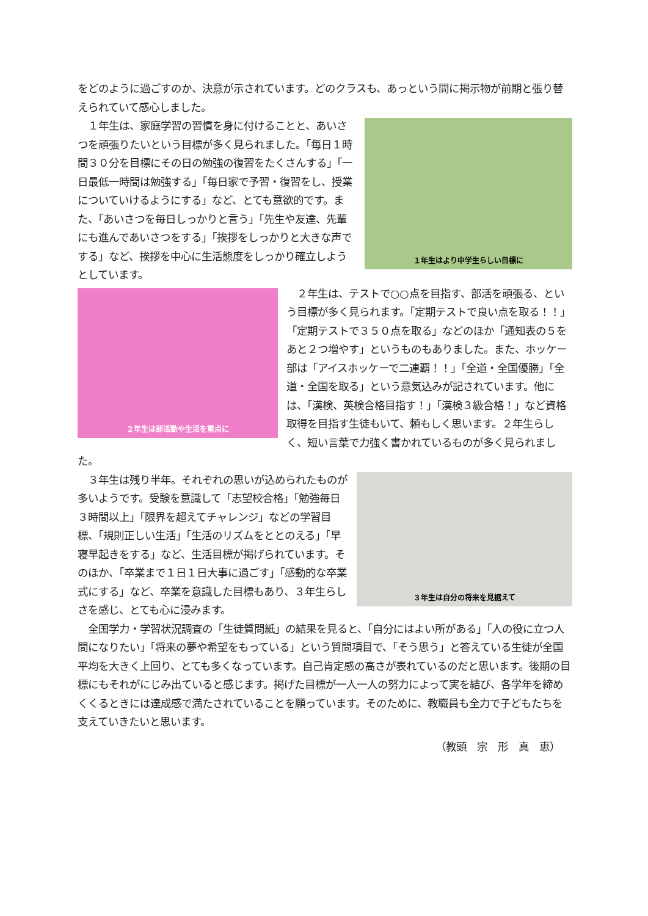をどのように過ごすのか、決意が示されています。どのクラスも、あっという間に掲示物が前期と張り替えられていて感心しました。
１年生はより中学生らしい目標に
　１年生は、家庭学習の習慣を身に付けることと、あいさつを頑張りたいという目標が多く見られました。「毎日１時間３０分を目標にその日の勉強の復習をたくさんする」「一日最低一時間は勉強する」「毎日家で予習・復習をし、授業についていけるようにする」など、とても意欲的です。また、「あいさつを毎日しっかりと言う」「先生や友達、先輩にも進んであいさつをする」「挨拶をしっかりと大きな声でする」など、挨拶を中心に生活態度をしっかり確立しようとしています。
２年生は部活動や生活を重点に
　２年生は、テストで○○点を目指す、部活を頑張る、という目標が多く見られます。「定期テストで良い点を取る！！」「定期テストで３５０点を取る」などのほか「通知表の５をあと２つ増やす」というものもありました。また、ホッケー部は「アイスホッケーで二連覇！！」「全道・全国優勝」「全道・全国を取る」という意気込みが記されています。他には、「漢検、英検合格目指す！」「漢検３級合格！」など資格取得を目指す生徒もいて、頼もしく思います。２年生らしく、短い言葉で力強く書かれているものが多く見られました。
３年生は自分の将来を見据えて
　３年生は残り半年。それぞれの思いが込められたものが多いようです。受験を意識して「志望校合格」「勉強毎日３時間以上」「限界を超えてチャレンジ」などの学習目標、「規則正しい生活」「生活のリズムをととのえる」「早寝早起きをする」など、生活目標が掲げられています。そのほか、「卒業まで１日１日大事に過ごす」「感動的な卒業式にする」など、卒業を意識した目標もあり、３年生らしさを感じ、とても心に浸みます。
　全国学力・学習状況調査の「生徒質問紙」の結果を見ると、「自分にはよい所がある」「人の役に立つ人間になりたい」「将来の夢や希望をもっている」という質問項目で、「そう思う」と答えている生徒が全国平均を大きく上回り、とても多くなっています。自己肯定感の高さが表れているのだと思います。後期の目標にもそれがにじみ出ていると感じます。掲げた目標が一人一人の努力によって実を結び、各学年を締めくくるときには達成感で満たされていることを願っています。そのために、教職員も全力で子どもたちを支えていきたいと思います。
（教頭　宗　形　真　恵）